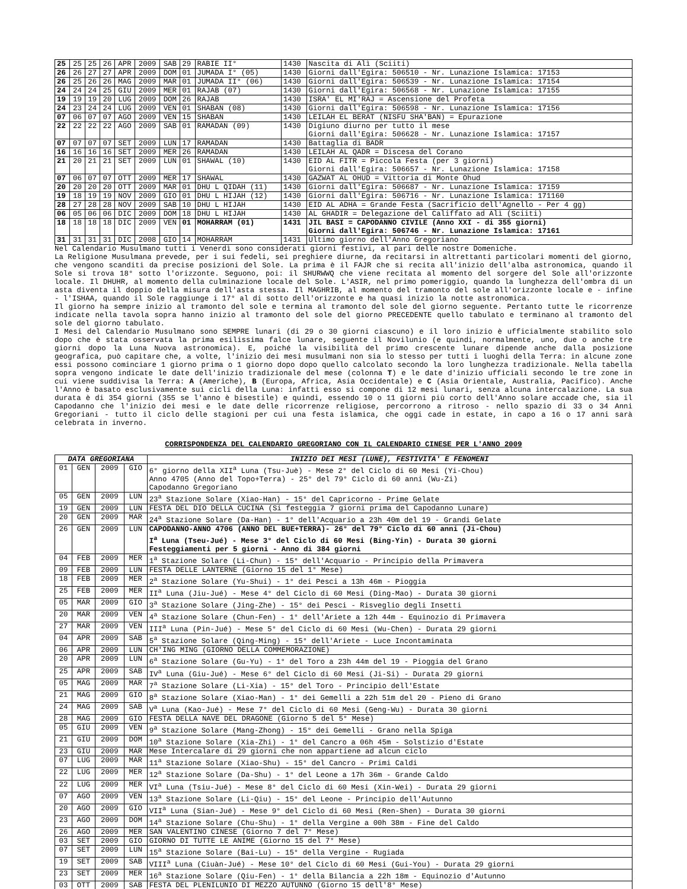| 25 | 25 | 25 | 26 | APR | 2009 | SAB | 29 | RABIE II° | 1430 | Nascita di Alì (Sciiti) |
| 26 | 26 | 27 | 27 | APR | 2009 | DOM | 01 | JUMADA I° (05) | 1430 | Giorni dall'Egira: 506510 - Nr. Lunazione Islamica: 17153 |
| 26 | 25 | 26 | 26 | MAG | 2009 | MAR | 01 | JUMADA II° (06) | 1430 | Giorni dall'Egira: 506539 - Nr. Lunazione Islamica: 17154 |
| 24 | 24 | 24 | 25 | GIU | 2009 | MER | 01 | RAJAB (07) | 1430 | Giorni dall'Egira: 506568 - Nr. Lunazione Islamica: 17155 |
| 19 | 19 | 19 | 20 | LUG | 2009 | DOM | 26 | RAJAB | 1430 | ISRA' EL MI'RAJ = Ascensione del Profeta |
| 24 | 23 | 24 | 24 | LUG | 2009 | VEN | 01 | SHABAN (08) | 1430 | Giorni dall'Egira: 506598 - Nr. Lunazione Islamica: 17156 |
| 07 | 06 | 07 | 07 | AGO | 2009 | VEN | 15 | SHABAN | 1430 | LEILAH EL BERAT (NISFU SHA'BAN) = Epurazione |
| 22 | 22 | 22 | 22 | AGO | 2009 | SAB | 01 | RAMADAN (09) | 1430 | Digiuno diurno per tutto il mese Giorni dall'Egira: 506628 - Nr. Lunazione Islamica: 17157 |
| 07 | 07 | 07 | 07 | SET | 2009 | LUN | 17 | RAMADAN | 1430 | Battaglia di BADR |
| 16 | 16 | 16 | 16 | SET | 2009 | MER | 26 | RAMADAN | 1430 | LEILAH AL QADR = Discesa del Corano |
| 21 | 20 | 21 | 21 | SET | 2009 | LUN | 01 | SHAWAL (10) | 1430 | EID AL FITR = Piccola Festa (per 3 giorni) Giorni dall'Egira: 506657 - Nr. Lunazione Islamica: 17158 |
| 07 | 06 | 07 | 07 | OTT | 2009 | MER | 17 | SHAWAL | 1430 | GAZWAT AL OHUD = Vittoria di Monte Ohud |
| 20 | 20 | 20 | 20 | OTT | 2009 | MAR | 01 | DHU L QIDAH (11) | 1430 | Giorni dall'Egira: 506687 - Nr. Lunazione Islamica: 17159 |
| 19 | 18 | 19 | 19 | NOV | 2009 | GIO | 01 | DHU L HIJAH (12) | 1430 | Giorni dall'Egira: 506716 - Nr. Lunazione Islamica: 171160 |
| 28 | 27 | 28 | 28 | NOV | 2009 | SAB | 10 | DHU L HIJAH | 1430 | EID AL ADHA = Grande Festa (Sacrificio dell'Agnello - Per 4 gg) |
| 06 | 05 | 06 | 06 | DIC | 2009 | DOM | 18 | DHU L HIJAH | 1430 | AL GHADIR = Delegazione del Califfato ad Alì (Sciiti) |
| 18 | 18 | 18 | 18 | DIC | 2009 | VEN | 01 | MOHARRAM (01) | 1431 | JIL BASI = CAPODANNO CIVILE (Anno XXI - di 355 giorni) Giorni dall'Egira: 506746 - Nr. Lunazione Islamica: 17161 |
| 31 | 31 | 31 | 31 | DIC | 2008 | GIO | 14 | MOHARRAM | 1431 | Ultimo giorno dell'Anno Gregoriano |
Nel Calendario Musulmano tutti i Venerdì sono considerati giorni festivi, al pari delle nostre Domeniche.
La Religione Musulmana prevede, per i sui fedeli, sei preghiere diurne, da recitarsi in altrettanti particolari momenti del giorno, che vengono scanditi da precise posizioni del Sole. La prima è il FAJR che si recita all'inizio dell'alba astronomica, quando il Sole si trova 18° sotto l'orizzonte. Seguono, poi: il SHURWWQ che viene recitata al momento del sorgere del Sole all'orizzonte locale. Il DHUHR, al momento della culminazione locale del Sole. L'ASIR, nel primo pomeriggio, quando la lunghezza dell'ombra di un asta diventa il doppio della misura dell'asta stessa. Il MAGHRIB, al momento del tramonto del sole all'orizzonte locale e - infine - l'ISHAA, quando il Sole raggiunge i 17° al di sotto dell'orizzonte e ha quasi inizio la notte astronomica.
Il giorno ha sempre inizio al tramonto del sole e termina al tramonto del sole del giorno seguente. Pertanto tutte le ricorrenze indicate nella tavola sopra hanno inizio al tramonto del sole del giorno PRECEDENTE quello tabulato e terminano al tramonto del sole del giorno tabulato.
I Mesi del Calendario Musulmano sono SEMPRE lunari (di 29 o 30 giorni ciascuno) e il loro inizio è ufficialmente stabilito solo dopo che è stata osservata la prima esilissima falce lunare, seguente il Novilunio (e quindi, normalmente, uno, due o anche tre giorni dopo la Luna Nuova astronomica). E, poiché la visibilità del primo crescente lunare dipende anche dalla posizione geografica, può capitare che, a volte, l'inizio dei mesi musulmani non sia lo stesso per tutti i luoghi della Terra: in alcune zone essi possono cominciare 1 giorno prima o 1 giorno dopo dopo quello calcolato secondo la loro lunghezza tradizionale. Nella tabella sopra vengono indicate le date dell'inizio tradizionale del mese (colonna T) e le date d'inizio ufficiali secondo le tre zone in cui viene suddivisa la Terra: A (Americhe), B (Europa, Africa, Asia Occidentale) e C (Asia Orientale, Australia, Pacifico). Anche l'Anno è basato esclusivamente sui cicli della Luna: infatti esso si compone di 12 mesi lunari, senza alcuna intercalazione. La sua durata è di 354 giorni (355 se l'anno è bisestile) e quindi, essendo 10 o 11 giorni più corto dell'Anno solare accade che, sia il Capodanno che l'inizio dei mesi e le date delle ricorrenze religiose, percorrono a ritroso - nello spazio di 33 o 34 Anni Gregoriani - tutto il ciclo delle stagioni per cui una festa islamica, che oggi cade in estate, in capo a 16 o 17 anni sarà celebrata in inverno.
CORRISPONDENZA DEL CALENDARIO GREGORIANO CON IL CALENDARIO CINESE PER L'ANNO 2009
| DATA GREGORIANA | | | | INIZIO DEI MESI (LUNE), FESTIVITA' E FENOMENI |
| --- | --- | --- | --- | --- |
| 01 | GEN | 2009 | GIO | 6° giorno della XII<sup>a</sup> Luna (Tsu-Juè) - Mese 2° del Ciclo di 60 Mesi (Yi-Chou) Anno 4705 (Anno del Topo+Terra) - 25° del 79° Ciclo di 60 anni (Wu-Zi) Capodanno Gregoriano |
| 05 | GEN | 2009 | LUN | 23<sup>a</sup> Stazione Solare (Xiao-Han) - 15° del Capricorno - Prime Gelate |
| 19 | GEN | 2009 | LUN | FESTA DEL DIO DELLA CUCINA (Si festeggia 7 giorni prima del Capodanno Lunare) |
| 20 | GEN | 2009 | MAR | 24<sup>a</sup> Stazione Solare (Da-Han) - 1° dell'Acquario a 23h 40m del 19 - Grandi Gelate |
| 26 | GEN | 2009 | LUN | CAPODANNO-ANNO 4706 (ANNO DEL BUE+TERRA)- 26° del 79° Ciclo di 60 anni (Ji-Chou) I<sup>a</sup> Luna (Tseu-Jué) - Mese 3° del Ciclo di 60 Mesi (Bing-Yin) - Durata 30 giorni Festeggiamenti per 5 giorni - Anno di 384 giorni |
| 04 | FEB | 2009 | MER | 1<sup>a</sup> Stazione Solare (Li-Chun) - 15° dell'Acquario - Principio della Primavera |
| 09 | FEB | 2009 | LUN | FESTA DELLE LANTERNE (Giorno 15 del 1° Mese) |
| 18 | FEB | 2009 | MER | 2<sup>a</sup> Stazione Solare (Yu-Shui) - 1° dei Pesci a 13h 46m - Pioggia |
| 25 | FEB | 2009 | MER | II<sup>a</sup> Luna (Jiu-Jué) - Mese 4° del Ciclo di 60 Mesi (Ding-Mao) - Durata 30 giorni |
| 05 | MAR | 2009 | GIO | 3<sup>a</sup> Stazione Solare (Jing-Zhe) - 15° dei Pesci - Risveglio degli Insetti |
| 20 | MAR | 2009 | VEN | 4<sup>a</sup> Stazione Solare (Chun-Fen) - 1° dell'Ariete a 12h 44m - Equinozio di Primavera |
| 27 | MAR | 2009 | VEN | III<sup>a</sup> Luna (Pin-Jué) - Mese 5° del Ciclo di 60 Mesi (Wu-Chen) - Durata 29 giorni |
| 04 | APR | 2009 | SAB | 5<sup>a</sup> Stazione Solare (Qing-Ming) - 15° dell'Ariete - Luce Incontaminata |
| 06 | APR | 2009 | LUN | CH'ING MING (GIORNO DELLA COMMEMORAZIONE) |
| 20 | APR | 2009 | LUN | 6<sup>a</sup> Stazione Solare (Gu-Yu) - 1° del Toro a 23h 44m del 19 - Pioggia del Grano |
| 25 | APR | 2009 | SAB | IV<sup>a</sup> Luna (Giu-Jué) - Mese 6° del Ciclo di 60 Mesi (Ji-Si) - Durata 29 giorni |
| 05 | MAG | 2009 | MAR | 7<sup>a</sup> Stazione Solare (Li-Xia) - 15° del Toro - Principio dell'Estate |
| 21 | MAG | 2009 | GIO | 8<sup>a</sup> Stazione Solare (Xiao-Man) - 1° dei Gemelli a 22h 51m del 20 - Pieno di Grano |
| 24 | MAG | 2009 | SAB | V<sup>a</sup> Luna (Kao-Jué) - Mese 7° del Ciclo di 60 Mesi (Geng-Wu) - Durata 30 giorni |
| 28 | MAG | 2009 | GIO | FESTA DELLA NAVE DEL DRAGONE (Giorno 5 del 5° Mese) |
| 05 | GIU | 2009 | VEN | 9<sup>a</sup> Stazione Solare (Mang-Zhong) - 15° dei Gemelli - Grano nella Spiga |
| 21 | GIU | 2009 | DOM | 10<sup>a</sup> Stazione Solare (Xia-Zhi) - 1° del Cancro a 06h 45m - Solstizio d'Estate |
| 23 | GIU | 2009 | MAR | Mese Intercalare di 29 giorni che non appartiene ad alcun ciclo |
| 07 | LUG | 2009 | MAR | 11<sup>a</sup> Stazione Solare (Xiao-Shu) - 15° del Cancro - Primi Caldi |
| 22 | LUG | 2009 | MER | 12<sup>a</sup> Stazione Solare (Da-Shu) - 1° del Leone a 17h 36m - Grande Caldo |
| 22 | LUG | 2009 | MER | VI<sup>a</sup> Luna (Tsiu-Jué) - Mese 8° del Ciclo di 60 Mesi (Xin-Wei) - Durata 29 giorni |
| 07 | AGO | 2009 | VEN | 13<sup>a</sup> Stazione Solare (Li-Qiu) - 15° del Leone - Principio dell'Autunno |
| 20 | AGO | 2009 | GIO | VII<sup>a</sup> Luna (Sian-Jué) - Mese 9° del Ciclo di 60 Mesi (Ren-Shen) - Durata 30 giorni |
| 23 | AGO | 2009 | DOM | 14<sup>a</sup> Stazione Solare (Chu-Shu) - 1° della Vergine a 00h 38m - Fine del Caldo |
| 26 | AGO | 2009 | MER | SAN VALENTINO CINESE (Giorno 7 del 7° Mese) |
| 03 | SET | 2009 | GIO | GIORNO DI TUTTE LE ANIME (Giorno 15 del 7° Mese) |
| 07 | SET | 2009 | LUN | 15<sup>a</sup> Stazione Solare (Bai-Lu) - 15° della Vergine - Rugiada |
| 19 | SET | 2009 | SAB | VIII<sup>a</sup> Luna (Ciuàn-Jué) - Mese 10° del Ciclo di 60 Mesi (Gui-You) - Durata 29 giorni |
| 23 | SET | 2009 | MER | 16<sup>a</sup> Stazione Solare (Qiu-Fen) - 1° della Bilancia a 22h 18m - Equinozio d'Autunno |
| 03 | OTT | 2009 | SAB | FESTA DEL PLENILUNIO DI MEZZO AUTUNNO (Giorno 15 dell'8° Mese) |